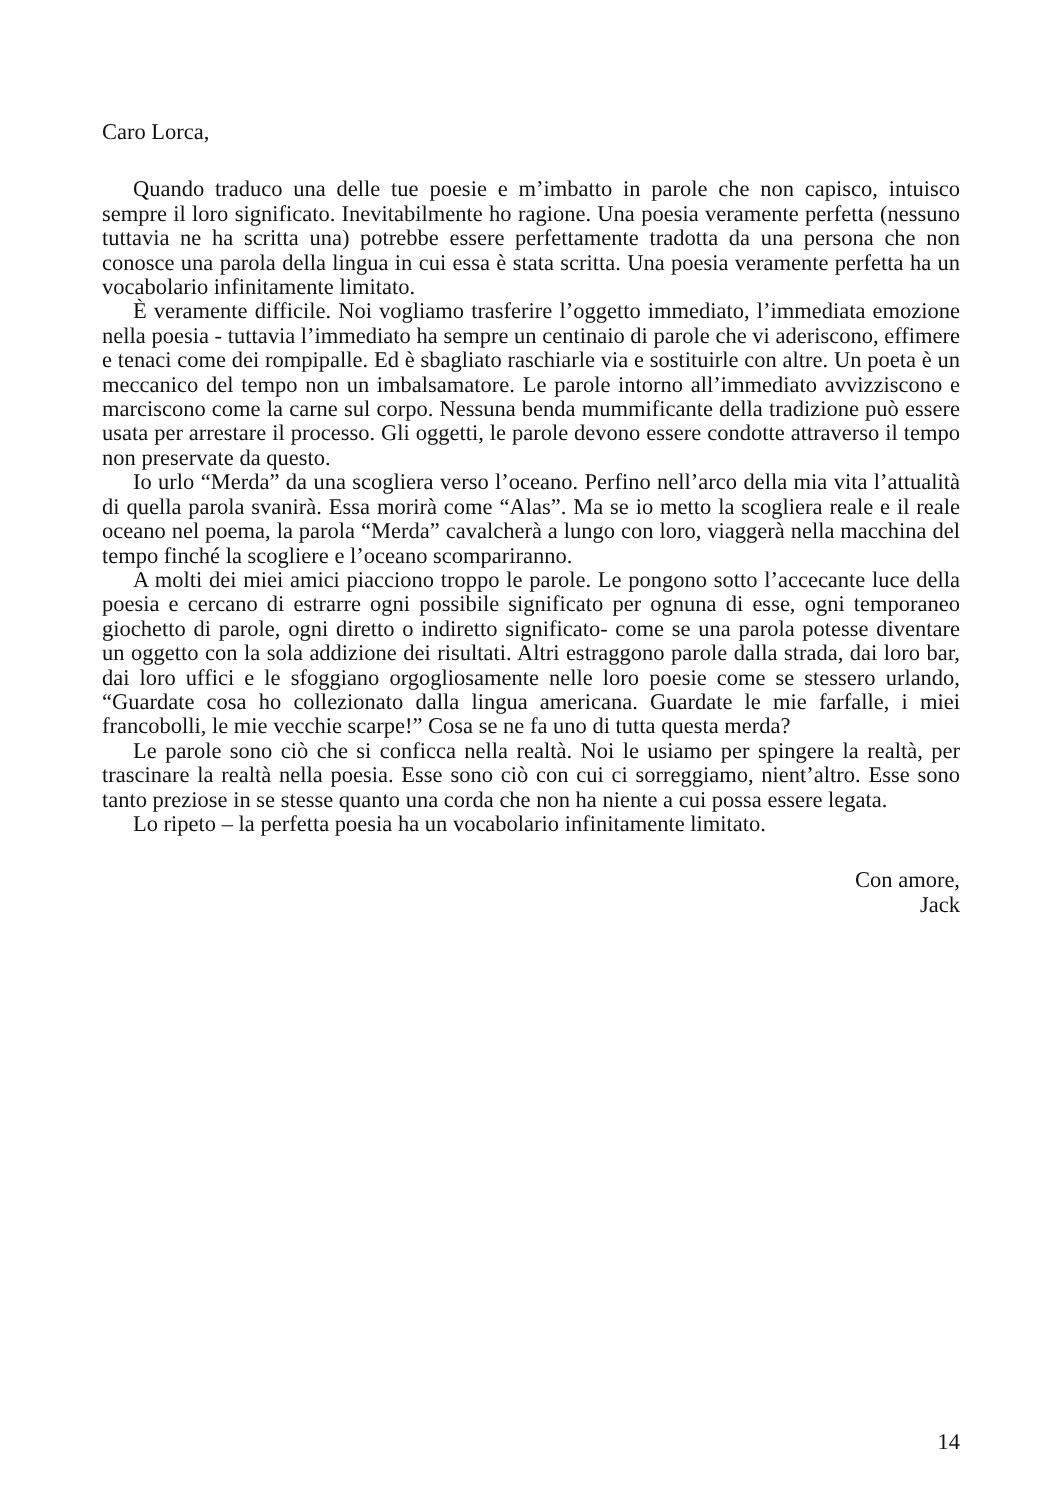Caro Lorca,
Quando traduco una delle tue poesie e m’imbatto in parole che non capisco, intuisco sempre il loro significato. Inevitabilmente ho ragione. Una poesia veramente perfetta (nessuno tuttavia ne ha scritta una) potrebbe essere perfettamente tradotta da una persona che non conosce una parola della lingua in cui essa è stata scritta. Una poesia veramente perfetta ha un vocabolario infinitamente limitato.
È veramente difficile. Noi vogliamo trasferire l’oggetto immediato, l’immediata emozione nella poesia - tuttavia l’immediato ha sempre un centinaio di parole che vi aderiscono, effimere e tenaci come dei rompipalle. Ed è sbagliato raschiarle via e sostituirle con altre. Un poeta è un meccanico del tempo non un imbalsamatore. Le parole intorno all’immediato avvizziscono e marciscono come la carne sul corpo. Nessuna benda mummificante della tradizione può essere usata per arrestare il processo. Gli oggetti, le parole devono essere condotte attraverso il tempo non preservate da questo.
Io urlo “Merda” da una scogliera verso l’oceano. Perfino nell’arco della mia vita l’attualità di quella parola svanirà. Essa morirà come “Alas”. Ma se io metto la scogliera reale e il reale oceano nel poema, la parola “Merda” cavalcherà a lungo con loro, viaggerà nella macchina del tempo finché la scogliere e l’oceano scompariranno.
A molti dei miei amici piacciono troppo le parole. Le pongono sotto l’accecante luce della poesia e cercano di estrarre ogni possibile significato per ognuna di esse, ogni temporaneo giochetto di parole, ogni diretto o indiretto significato- come se una parola potesse diventare un oggetto con la sola addizione dei risultati. Altri estraggono parole dalla strada, dai loro bar, dai loro uffici e le sfoggiano orgogliosamente nelle loro poesie come se stessero urlando, “Guardate cosa ho collezionato dalla lingua americana. Guardate le mie farfalle, i miei francobolli, le mie vecchie scarpe!” Cosa se ne fa uno di tutta questa merda?
Le parole sono ciò che si conficca nella realtà. Noi le usiamo per spingere la realtà, per trascinare la realtà nella poesia. Esse sono ciò con cui ci sorreggiamo, nient’altro. Esse sono tanto preziose in se stesse quanto una corda che non ha niente a cui possa essere legata.
Lo ripeto – la perfetta poesia ha un vocabolario infinitamente limitato.
Con amore,
Jack
14